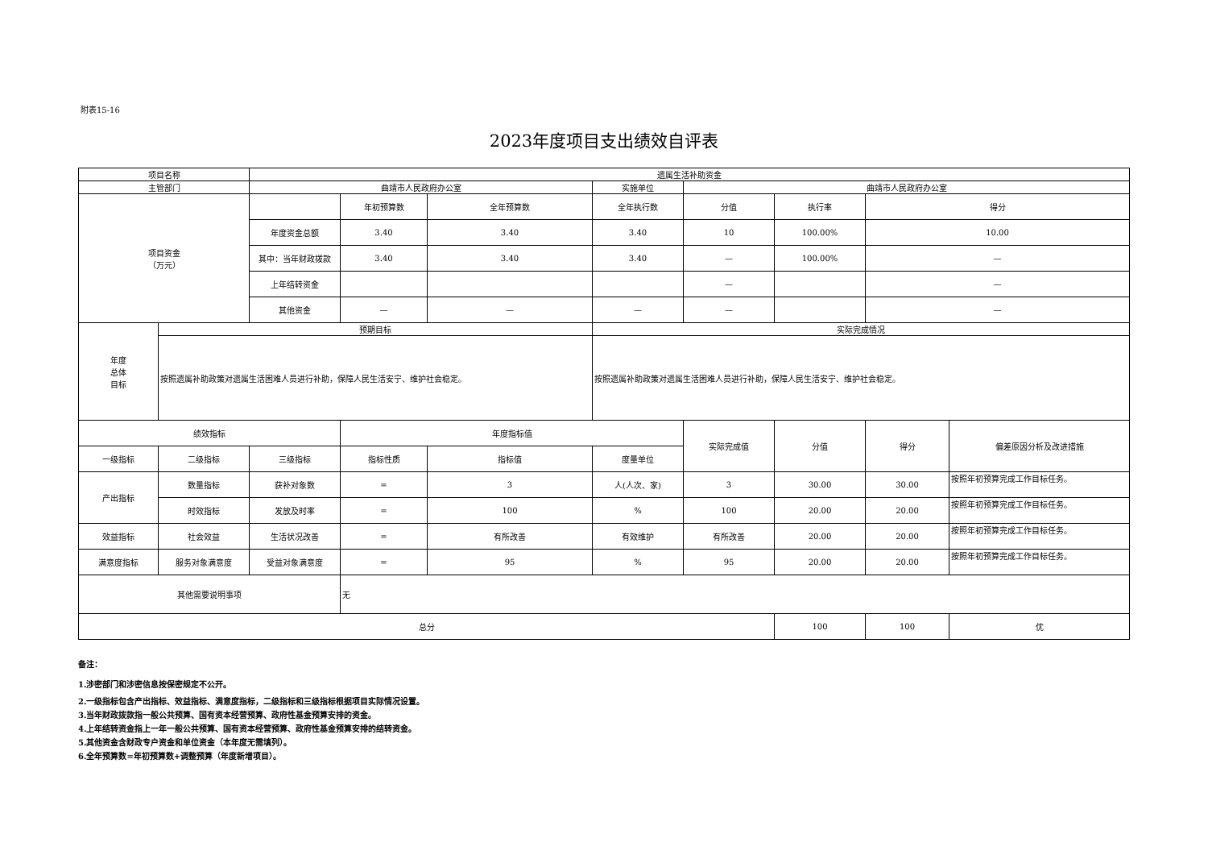附表15-16
2023年度项目支出绩效自评表
| 项目名称 | | 遗属生活补助资金 | | | | | | | |
| 主管部门 | | 曲靖市人民政府办公室 | | | 实施单位 | 曲靖市人民政府办公室 | | | |
| 项目资金 （万元） | | | 年初预算数 | 全年预算数 | 全年执行数 | 分值 | 执行率 | 得分 | |
| | | 年度资金总额 | 3.40 | 3.40 | 3.40 | 10 | 100.00% | 10.00 | |
| | | 其中：当年财政拨款 | 3.40 | 3.40 | 3.40 | — | 100.00% | — | |
| | | 上年结转资金 | | | | — | | — | |
| | | 其他资金 | — | — | — | — | | — | |
| 年度 总体 目标 | 预期目标 | | | | 实际完成情况 | | | | |
| | 按照遗属补助政策对遗属生活困难人员进行补助，保障人民生活安宁、维护社会稳定。 | | | | 按照遗属补助政策对遗属生活困难人员进行补助，保障人民生活安宁、维护社会稳定。 | | | | |
| 绩效指标 | | | 年度指标值 | | | 实际完成值 | 分值 | 得分 | 偏差原因分析及改进措施 |
| 一级指标 | 二级指标 | 三级指标 | 指标性质 | 指标值 | 度量单位 | | | | |
| 产出指标 | 数量指标 | 获补对象数 | = | 3 | 人(人次、家) | 3 | 30.00 | 30.00 | 按照年初预算完成工作目标任务。 |
| | 时效指标 | 发放及时率 | = | 100 | % | 100 | 20.00 | 20.00 | 按照年初预算完成工作目标任务。 |
| 效益指标 | 社会效益 | 生活状况改善 | = | 有所改善 | 有效维护 | 有所改善 | 20.00 | 20.00 | 按照年初预算完成工作目标任务。 |
| 满意度指标 | 服务对象满意度 | 受益对象满意度 | = | 95 | % | 95 | 20.00 | 20.00 | 按照年初预算完成工作目标任务。 |
| 其他需要说明事项 | | | 无 | | | | | | |
| 总分 | | | | | | | 100 | 100 | 优 |
备注：
1.涉密部门和涉密信息按保密规定不公开。
2.一级指标包含产出指标、效益指标、满意度指标，二级指标和三级指标根据项目实际情况设置。
3.当年财政拨款指一般公共预算、国有资本经营预算、政府性基金预算安排的资金。
4.上年结转资金指上一年一般公共预算、国有资本经营预算、政府性基金预算安排的结转资金。
5.其他资金含财政专户资金和单位资金（本年度无需填列）。
6.全年预算数=年初预算数+调整预算（年度新增项目）。